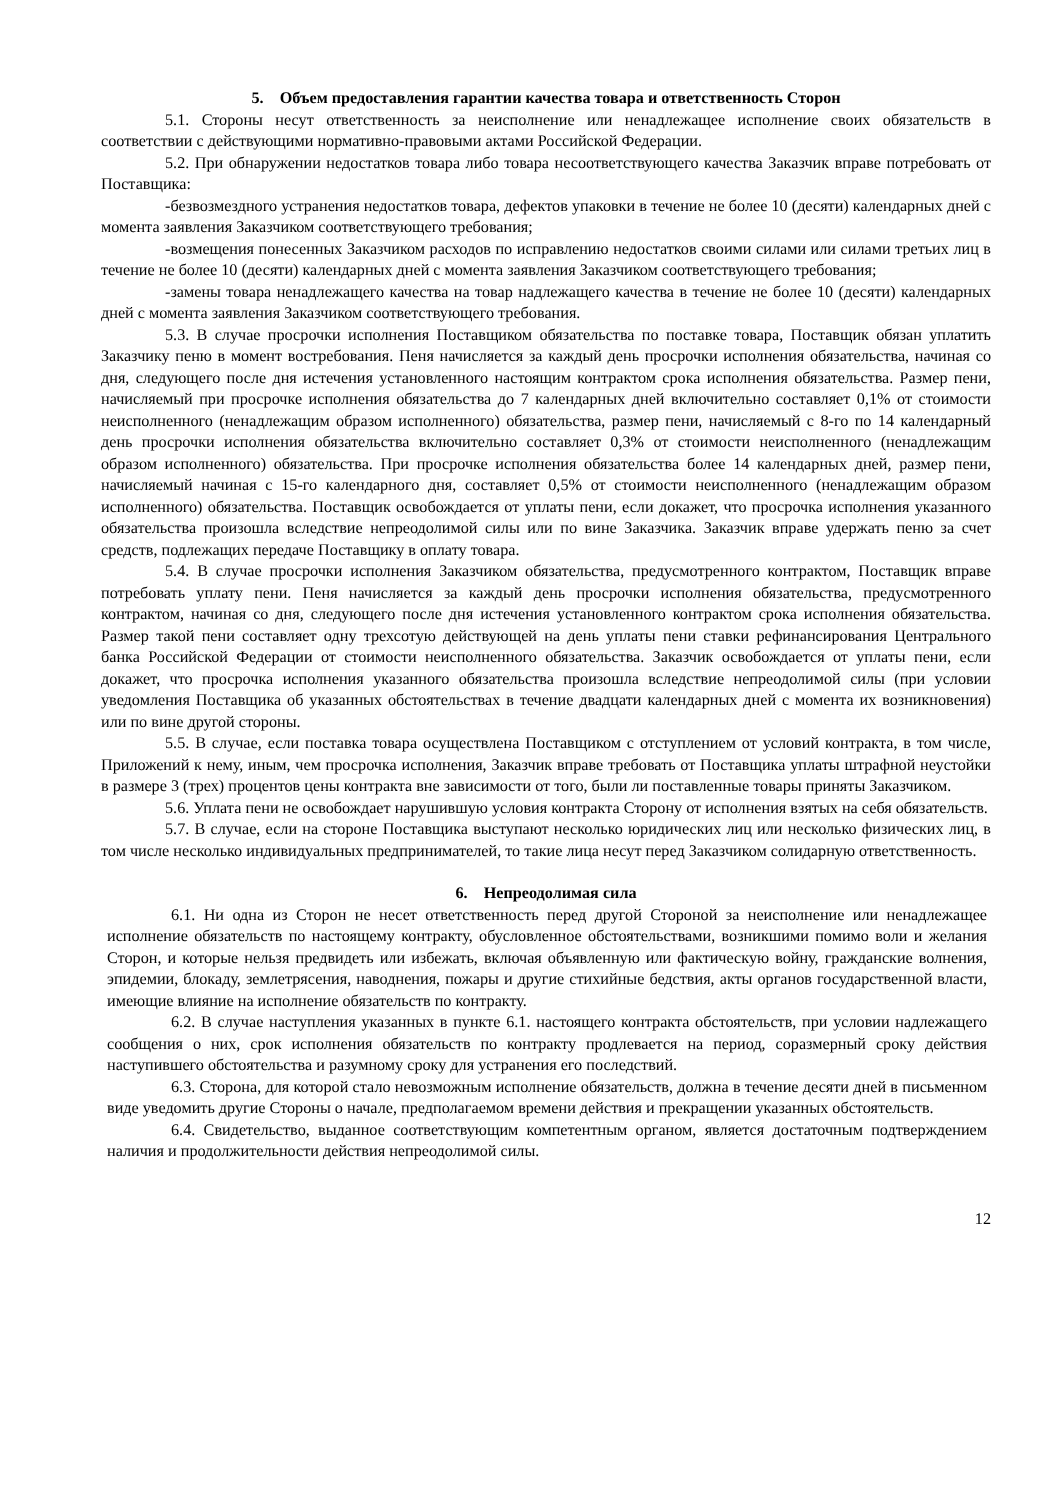5. Объем предоставления гарантии качества товара и ответственность Сторон
5.1. Стороны несут ответственность за неисполнение или ненадлежащее исполнение своих обязательств в соответствии с действующими нормативно-правовыми актами Российской Федерации.
5.2. При обнаружении недостатков товара либо товара несоответствующего качества Заказчик вправе потребовать от Поставщика:
-безвозмездного устранения недостатков товара, дефектов упаковки в течение не более 10 (десяти) календарных дней с момента заявления Заказчиком соответствующего требования;
-возмещения понесенных Заказчиком расходов по исправлению недостатков своими силами или силами третьих лиц в течение не более 10 (десяти) календарных дней с момента заявления Заказчиком соответствующего требования;
-замены товара ненадлежащего качества на товар надлежащего качества в течение не более 10 (десяти) календарных дней с момента заявления Заказчиком соответствующего требования.
5.3. В случае просрочки исполнения Поставщиком обязательства по поставке товара, Поставщик обязан уплатить Заказчику пеню в момент востребования. Пеня начисляется за каждый день просрочки исполнения обязательства, начиная со дня, следующего после дня истечения установленного настоящим контрактом срока исполнения обязательства. Размер пени, начисляемый при просрочке исполнения обязательства до 7 календарных дней включительно составляет 0,1% от стоимости неисполненного (ненадлежащим образом исполненного) обязательства, размер пени, начисляемый с 8-го по 14 календарный день просрочки исполнения обязательства включительно составляет 0,3% от стоимости неисполненного (ненадлежащим образом исполненного) обязательства. При просрочке исполнения обязательства более 14 календарных дней, размер пени, начисляемый начиная с 15-го календарного дня, составляет 0,5% от стоимости неисполненного (ненадлежащим образом исполненного) обязательства. Поставщик освобождается от уплаты пени, если докажет, что просрочка исполнения указанного обязательства произошла вследствие непреодолимой силы или по вине Заказчика. Заказчик вправе удержать пеню за счет средств, подлежащих передаче Поставщику в оплату товара.
5.4. В случае просрочки исполнения Заказчиком обязательства, предусмотренного контрактом, Поставщик вправе потребовать уплату пени. Пеня начисляется за каждый день просрочки исполнения обязательства, предусмотренного контрактом, начиная со дня, следующего после дня истечения установленного контрактом срока исполнения обязательства. Размер такой пени составляет одну трехсотую действующей на день уплаты пени ставки рефинансирования Центрального банка Российской Федерации от стоимости неисполненного обязательства. Заказчик освобождается от уплаты пени, если докажет, что просрочка исполнения указанного обязательства произошла вследствие непреодолимой силы (при условии уведомления Поставщика об указанных обстоятельствах в течение двадцати календарных дней с момента их возникновения) или по вине другой стороны.
5.5. В случае, если поставка товара осуществлена Поставщиком с отступлением от условий контракта, в том числе, Приложений к нему, иным, чем просрочка исполнения, Заказчик вправе требовать от Поставщика уплаты штрафной неустойки в размере 3 (трех) процентов цены контракта вне зависимости от того, были ли поставленные товары приняты Заказчиком.
5.6. Уплата пени не освобождает нарушившую условия контракта Сторону от исполнения взятых на себя обязательств.
5.7. В случае, если на стороне Поставщика выступают несколько юридических лиц или несколько физических лиц, в том числе несколько индивидуальных предпринимателей, то такие лица несут перед Заказчиком солидарную ответственность.
6. Непреодолимая сила
6.1. Ни одна из Сторон не несет ответственность перед другой Стороной за неисполнение или ненадлежащее исполнение обязательств по настоящему контракту, обусловленное обстоятельствами, возникшими помимо воли и желания Сторон, и которые нельзя предвидеть или избежать, включая объявленную или фактическую войну, гражданские волнения, эпидемии, блокаду, землетрясения, наводнения, пожары и другие стихийные бедствия, акты органов государственной власти, имеющие влияние на исполнение обязательств по контракту.
6.2. В случае наступления указанных в пункте 6.1. настоящего контракта обстоятельств, при условии надлежащего сообщения о них, срок исполнения обязательств по контракту продлевается на период, соразмерный сроку действия наступившего обстоятельства и разумному сроку для устранения его последствий.
6.3. Сторона, для которой стало невозможным исполнение обязательств, должна в течение десяти дней в письменном виде уведомить другие Стороны о начале, предполагаемом времени действия и прекращении указанных обстоятельств.
6.4. Свидетельство, выданное соответствующим компетентным органом, является достаточным подтверждением наличия и продолжительности действия непреодолимой силы.
12